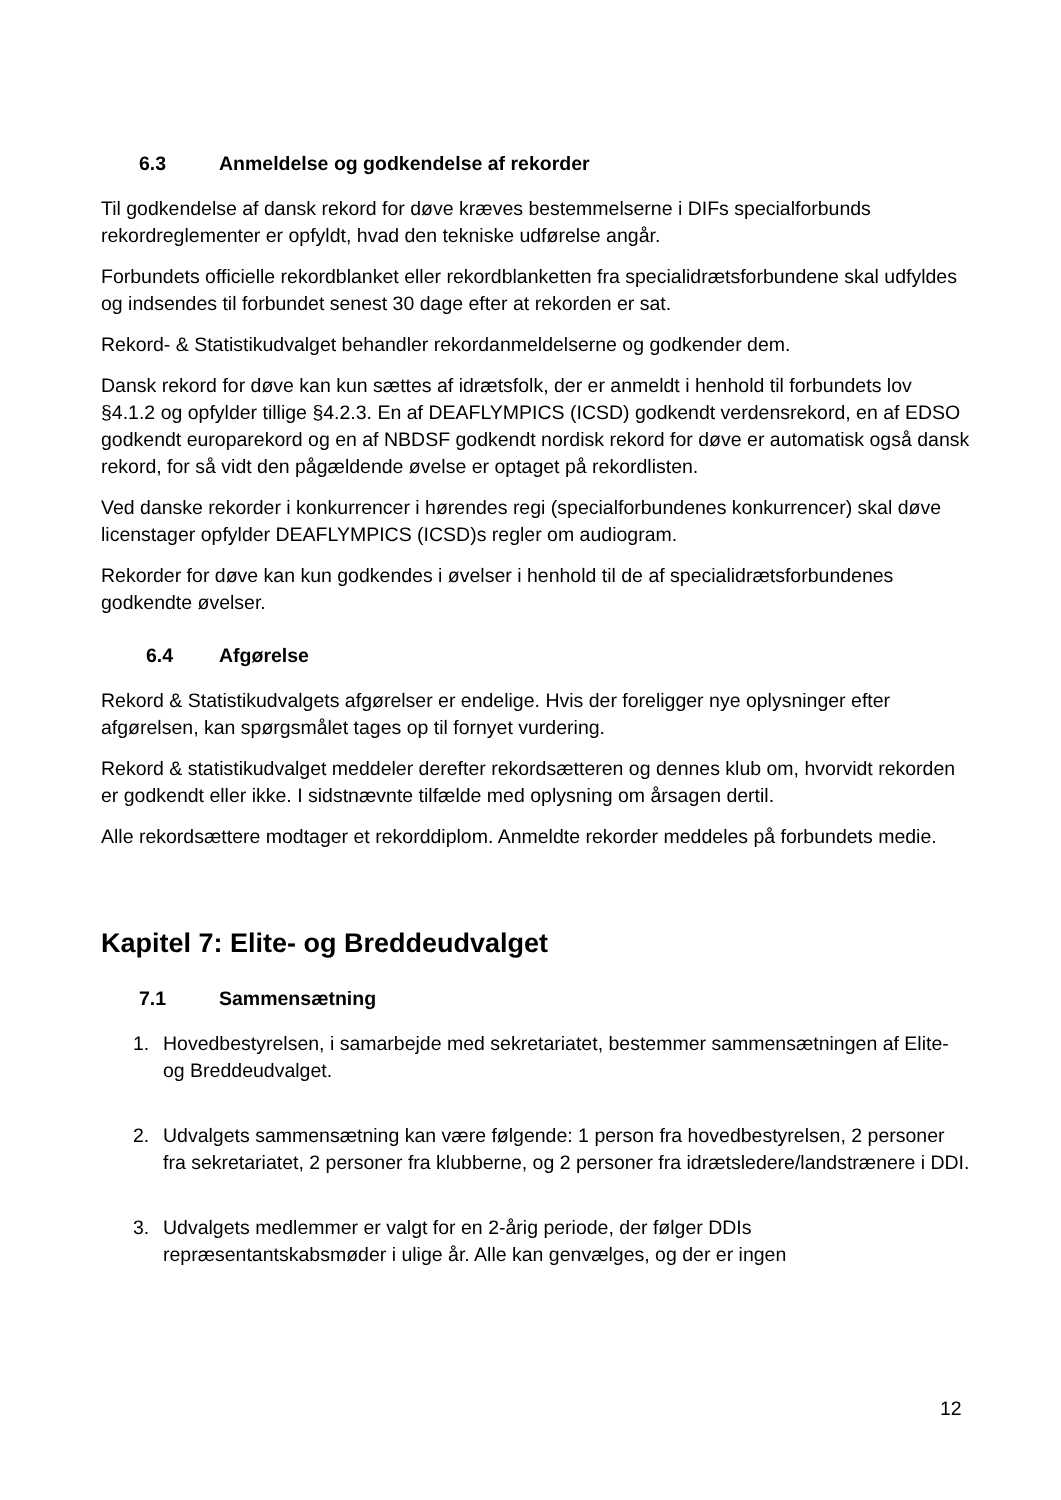6.3 Anmeldelse og godkendelse af rekorder
Til godkendelse af dansk rekord for døve kræves bestemmelserne i DIFs specialforbunds rekordreglementer er opfyldt, hvad den tekniske udførelse angår.
Forbundets officielle rekordblanket eller rekordblanketten fra specialidrætsforbundene skal udfyldes og indsendes til forbundet senest 30 dage efter at rekorden er sat.
Rekord- & Statistikudvalget behandler rekordanmeldelserne og godkender dem.
Dansk rekord for døve kan kun sættes af idrætsfolk, der er anmeldt i henhold til forbundets lov §4.1.2 og opfylder tillige §4.2.3. En af DEAFLYMPICS (ICSD) godkendt verdensrekord, en af EDSO godkendt europarekord og en af NBDSF godkendt nordisk rekord for døve er automatisk også dansk rekord, for så vidt den pågældende øvelse er optaget på rekordlisten.
Ved danske rekorder i konkurrencer i hørendes regi (specialforbundenes konkurrencer) skal døve licenstager opfylder DEAFLYMPICS (ICSD)s regler om audiogram.
Rekorder for døve kan kun godkendes i øvelser i henhold til de af specialidrætsforbundenes godkendte øvelser.
6.4 Afgørelse
Rekord & Statistikudvalgets afgørelser er endelige. Hvis der foreligger nye oplysninger efter afgørelsen, kan spørgsmålet tages op til fornyet vurdering.
Rekord & statistikudvalget meddeler derefter rekordsætteren og dennes klub om, hvorvidt rekorden er godkendt eller ikke. I sidstnævnte tilfælde med oplysning om årsagen dertil.
Alle rekordsættere modtager et rekorddiplom. Anmeldte rekorder meddeles på forbundets medie.
Kapitel 7: Elite- og Breddeudvalget
7.1 Sammensætning
1. Hovedbestyrelsen, i samarbejde med sekretariatet, bestemmer sammensætningen af Elite- og Breddeudvalget.
2. Udvalgets sammensætning kan være følgende: 1 person fra hovedbestyrelsen, 2 personer fra sekretariatet, 2 personer fra klubberne, og 2 personer fra idrætsledere/landstrænere i DDI.
3. Udvalgets medlemmer er valgt for en 2-årig periode, der følger DDIs repræsentantskabsmøder i ulige år. Alle kan genvælges, og der er ingen
12